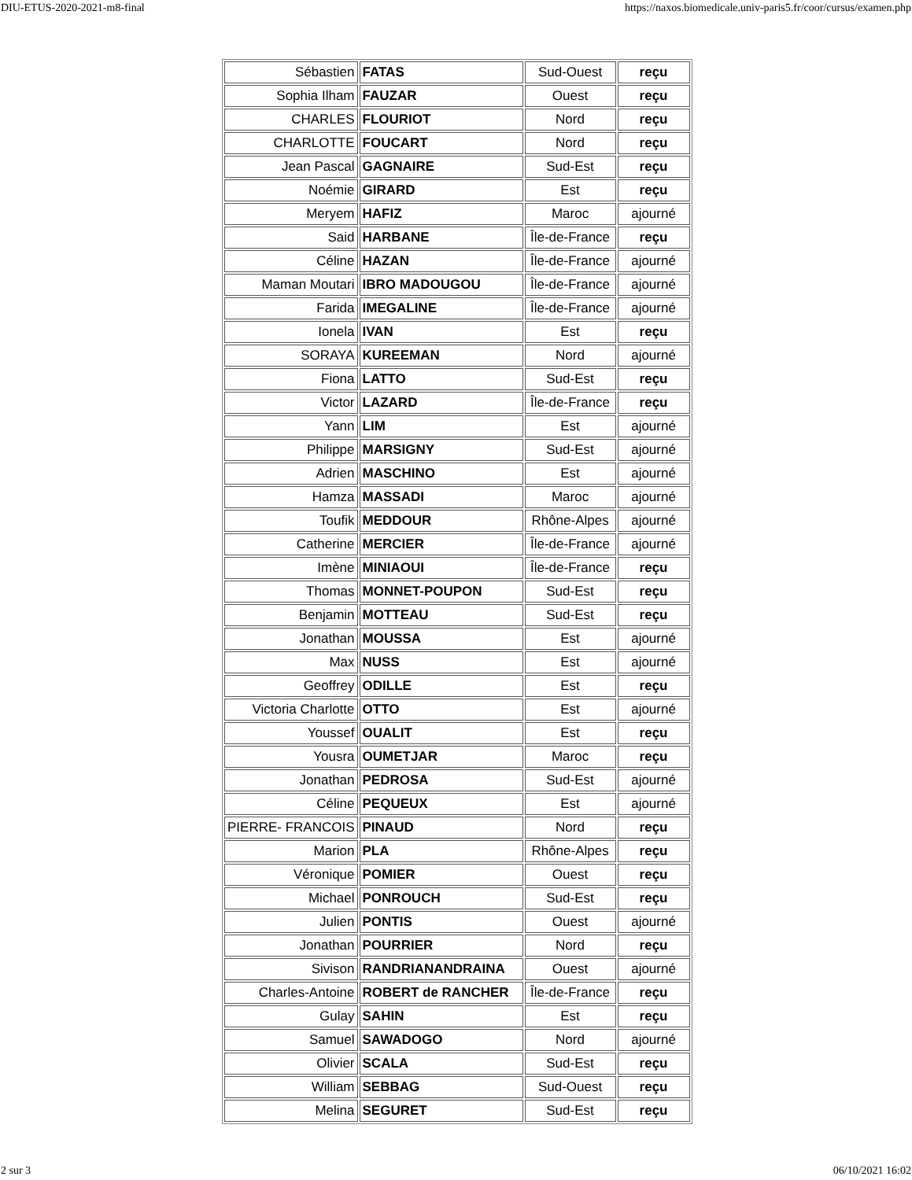DIU-ETUS-2020-2021-m8-final https://naxos.biomedicale.univ-paris5.fr/coor/cursus/examen.php
| Sébastien | FATAS | Sud-Ouest | reçu |
| Sophia Ilham | FAUZAR | Ouest | reçu |
| CHARLES | FLOURIOT | Nord | reçu |
| CHARLOTTE | FOUCART | Nord | reçu |
| Jean Pascal | GAGNAIRE | Sud-Est | reçu |
| Noémie | GIRARD | Est | reçu |
| Meryem | HAFIZ | Maroc | ajourné |
| Said | HARBANE | Île-de-France | reçu |
| Céline | HAZAN | Île-de-France | ajourné |
| Maman Moutari | IBRO MADOUGOU | Île-de-France | ajourné |
| Farida | IMEGALINE | Île-de-France | ajourné |
| Ionela | IVAN | Est | reçu |
| SORAYA | KUREEMAN | Nord | ajourné |
| Fiona | LATTO | Sud-Est | reçu |
| Victor | LAZARD | Île-de-France | reçu |
| Yann | LIM | Est | ajourné |
| Philippe | MARSIGNY | Sud-Est | ajourné |
| Adrien | MASCHINO | Est | ajourné |
| Hamza | MASSADI | Maroc | ajourné |
| Toufik | MEDDOUR | Rhône-Alpes | ajourné |
| Catherine | MERCIER | Île-de-France | ajourné |
| Imène | MINIAOUI | Île-de-France | reçu |
| Thomas | MONNET-POUPON | Sud-Est | reçu |
| Benjamin | MOTTEAU | Sud-Est | reçu |
| Jonathan | MOUSSA | Est | ajourné |
| Max | NUSS | Est | ajourné |
| Geoffrey | ODILLE | Est | reçu |
| Victoria Charlotte | OTTO | Est | ajourné |
| Youssef | OUALIT | Est | reçu |
| Yousra | OUMETJAR | Maroc | reçu |
| Jonathan | PEDROSA | Sud-Est | ajourné |
| Céline | PEQUEUX | Est | ajourné |
| PIERRE- FRANCOIS | PINAUD | Nord | reçu |
| Marion | PLA | Rhône-Alpes | reçu |
| Véronique | POMIER | Ouest | reçu |
| Michael | PONROUCH | Sud-Est | reçu |
| Julien | PONTIS | Ouest | ajourné |
| Jonathan | POURRIER | Nord | reçu |
| Sivison | RANDRIANANDRAINA | Ouest | ajourné |
| Charles-Antoine | ROBERT de RANCHER | Île-de-France | reçu |
| Gulay | SAHIN | Est | reçu |
| Samuel | SAWADOGO | Nord | ajourné |
| Olivier | SCALA | Sud-Est | reçu |
| William | SEBBAG | Sud-Ouest | reçu |
| Melina | SEGURET | Sud-Est | reçu |
2 sur 3 06/10/2021 16:02